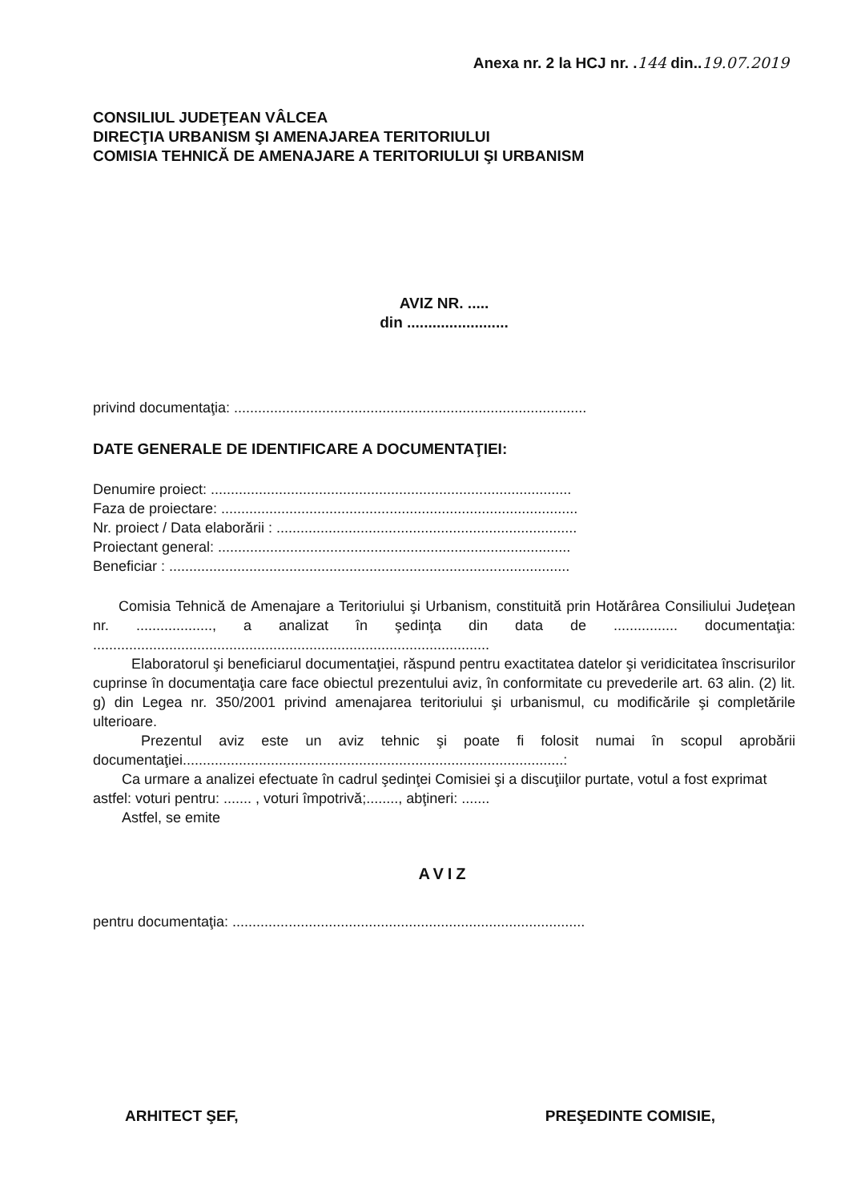Anexa nr. 2 la HCJ nr. .144 din..19.07.2019
CONSILIUL JUDEŢEAN VÂLCEA
DIRECŢIA URBANISM ŞI AMENAJAREA TERITORIULUI
COMISIA TEHNICĂ DE AMENAJARE A TERITORIULUI ŞI URBANISM
AVIZ NR. .....
din ........................
privind documentaţia: ........................................................................................
DATE GENERALE DE IDENTIFICARE A DOCUMENTAŢIEI:
Denumire proiect: ..........................................................................................
Faza de proiectare: .........................................................................................
Nr. proiect / Data elaborării : ...........................................................................
Proiectant general: ........................................................................................
Beneficiar : ....................................................................................................
Comisia Tehnică de Amenajare a Teritoriului şi Urbanism, constituită prin Hotărârea Consiliului Judeţean nr. ..................., a analizat în şedinţa din data de ................ documentaţia: ...................................................................................................
Elaboratorul şi beneficiarul documentaţiei, răspund pentru exactitatea datelor şi veridicitatea înscrisurilor cuprinse în documentaţia care face obiectul prezentului aviz, în conformitate cu prevederile art. 63 alin. (2) lit. g) din Legea nr. 350/2001 privind amenajarea teritoriului şi urbanismul, cu modificările şi completările ulterioare.
Prezentul aviz este un aviz tehnic şi poate fi folosit numai în scopul aprobării documentaţiei...............................................................................................:
Ca urmare a analizei efectuate în cadrul şedinţei Comisiei şi a discuţiilor purtate, votul a fost exprimat astfel: voturi pentru: ....... , voturi împotrivă;........, abţineri: .......
Astfel, se emite
AVIZ
pentru documentaţia: ........................................................................................
ARHITECT ŞEF, PREŞEDINTE COMISIE,